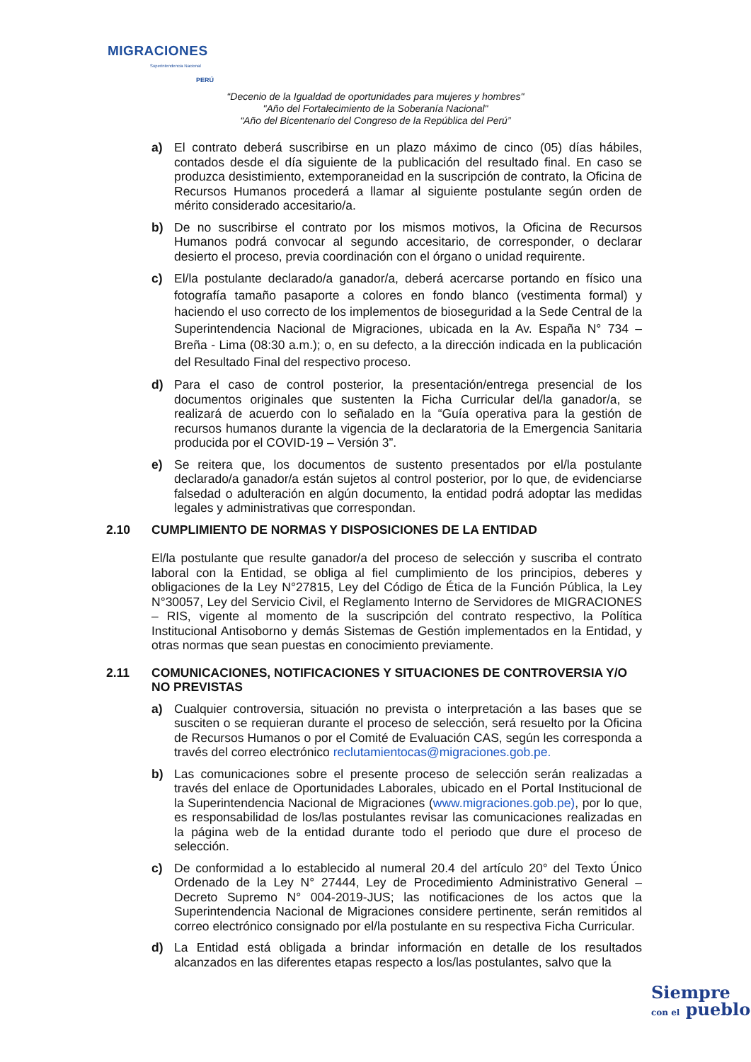MIGRACIONES
Superintendencia Nacional
PERÚ
“Decenio de la Igualdad de oportunidades para mujeres y hombres"
"Año del Fortalecimiento de la Soberanía Nacional"
“Año del Bicentenario del Congreso de la República del Perú”
a) El contrato deberá suscribirse en un plazo máximo de cinco (05) días hábiles, contados desde el día siguiente de la publicación del resultado final. En caso se produzca desistimiento, extemporaneidad en la suscripción de contrato, la Oficina de Recursos Humanos procederá a llamar al siguiente postulante según orden de mérito considerado accesitario/a.
b) De no suscribirse el contrato por los mismos motivos, la Oficina de Recursos Humanos podrá convocar al segundo accesitario, de corresponder, o declarar desierto el proceso, previa coordinación con el órgano o unidad requirente.
c) El/la postulante declarado/a ganador/a, deberá acercarse portando en físico una fotografía tamaño pasaporte a colores en fondo blanco (vestimenta formal) y haciendo el uso correcto de los implementos de bioseguridad a la Sede Central de la Superintendencia Nacional de Migraciones, ubicada en la Av. España N° 734 – Breña - Lima (08:30 a.m.); o, en su defecto, a la dirección indicada en la publicación del Resultado Final del respectivo proceso.
d) Para el caso de control posterior, la presentación/entrega presencial de los documentos originales que sustenten la Ficha Curricular del/la ganador/a, se realizará de acuerdo con lo señalado en la “Guía operativa para la gestión de recursos humanos durante la vigencia de la declaratoria de la Emergencia Sanitaria producida por el COVID-19 – Versión 3”.
e) Se reitera que, los documentos de sustento presentados por el/la postulante declarado/a ganador/a están sujetos al control posterior, por lo que, de evidenciarse falsedad o adulteración en algún documento, la entidad podrá adoptar las medidas legales y administrativas que correspondan.
2.10 CUMPLIMIENTO DE NORMAS Y DISPOSICIONES DE LA ENTIDAD
El/la postulante que resulte ganador/a del proceso de selección y suscriba el contrato laboral con la Entidad, se obliga al fiel cumplimiento de los principios, deberes y obligaciones de la Ley N°27815, Ley del Código de Ética de la Función Pública, la Ley N°30057, Ley del Servicio Civil, el Reglamento Interno de Servidores de MIGRACIONES – RIS, vigente al momento de la suscripción del contrato respectivo, la Política Institucional Antisoborno y demás Sistemas de Gestión implementados en la Entidad, y otras normas que sean puestas en conocimiento previamente.
2.11 COMUNICACIONES, NOTIFICACIONES Y SITUACIONES DE CONTROVERSIA Y/O NO PREVISTAS
a) Cualquier controversia, situación no prevista o interpretación a las bases que se susciten o se requieran durante el proceso de selección, será resuelto por la Oficina de Recursos Humanos o por el Comité de Evaluación CAS, según les corresponda a través del correo electrónico reclutamientocas@migraciones.gob.pe.
b) Las comunicaciones sobre el presente proceso de selección serán realizadas a través del enlace de Oportunidades Laborales, ubicado en el Portal Institucional de la Superintendencia Nacional de Migraciones (www.migraciones.gob.pe), por lo que, es responsabilidad de los/las postulantes revisar las comunicaciones realizadas en la página web de la entidad durante todo el periodo que dure el proceso de selección.
c) De conformidad a lo establecido al numeral 20.4 del artículo 20° del Texto Único Ordenado de la Ley N° 27444, Ley de Procedimiento Administrativo General – Decreto Supremo N° 004-2019-JUS; las notificaciones de los actos que la Superintendencia Nacional de Migraciones considere pertinente, serán remitidos al correo electrónico consignado por el/la postulante en su respectiva Ficha Curricular.
d) La Entidad está obligada a brindar información en detalle de los resultados alcanzados en las diferentes etapas respecto a los/las postulantes, salvo que la
Siempre
con el pueblo